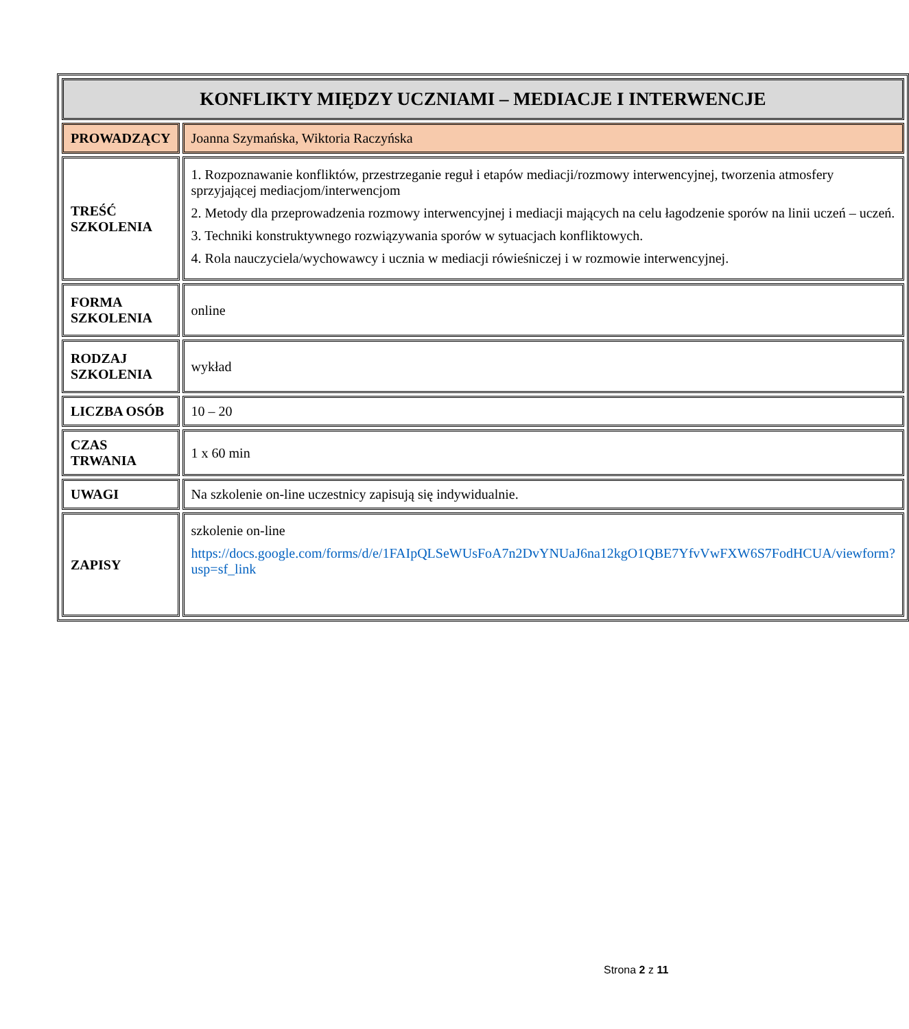| KONFLIKTY MIĘDZY UCZNIAMI – MEDIACJE I INTERWENCJE | |
| PROWADZĄCY | Joanna Szymańska, Wiktoria Raczyńska |
| TREŚĆ SZKOLENIA | 1. Rozpoznawanie konfliktów, przestrzeganie reguł i etapów mediacji/rozmowy interwencyjnej, tworzenia atmosfery sprzyjającej mediacjom/interwencjom 2. Metody dla przeprowadzenia rozmowy interwencyjnej i mediacji mających na celu łagodzenie sporów na linii uczeń – uczeń. 3. Techniki konstruktywnego rozwiązywania sporów w sytuacjach konfliktowych. 4. Rola nauczyciela/wychowawcy i ucznia w mediacji rówieśniczej i w rozmowie interwencyjnej. |
| FORMA SZKOLENIA | online |
| RODZAJ SZKOLENIA | wykład |
| LICZBA OSÓB | 10 – 20 |
| CZAS TRWANIA | 1 x 60 min |
| UWAGI | Na szkolenie on-line uczestnicy zapisują się indywidualnie. |
| ZAPISY | szkolenie on-line https://docs.google.com/forms/d/e/1FAIpQLSeWUsFoA7n2DvYNUaJ6na12kgO1QBE7YfvVwFXW6S7FodHCUA/viewform?usp=sf_link |
Strona 2 z 11